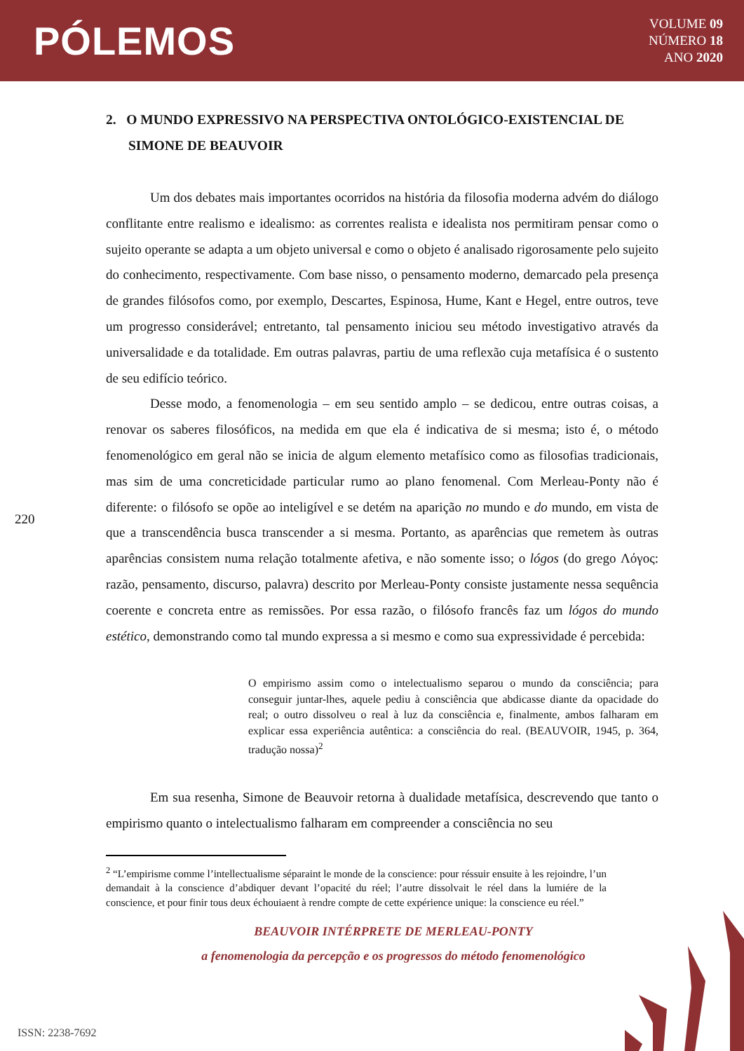PÓLEMOS
VOLUME 09
NÚMERO 18
ANO 2020
220
2. O MUNDO EXPRESSIVO NA PERSPECTIVA ONTOLÓGICO-EXISTENCIAL DE SIMONE DE BEAUVOIR
Um dos debates mais importantes ocorridos na história da filosofia moderna advém do diálogo conflitante entre realismo e idealismo: as correntes realista e idealista nos permitiram pensar como o sujeito operante se adapta a um objeto universal e como o objeto é analisado rigorosamente pelo sujeito do conhecimento, respectivamente. Com base nisso, o pensamento moderno, demarcado pela presença de grandes filósofos como, por exemplo, Descartes, Espinosa, Hume, Kant e Hegel, entre outros, teve um progresso considerável; entretanto, tal pensamento iniciou seu método investigativo através da universalidade e da totalidade. Em outras palavras, partiu de uma reflexão cuja metafísica é o sustento de seu edifício teórico.
Desse modo, a fenomenologia – em seu sentido amplo – se dedicou, entre outras coisas, a renovar os saberes filosóficos, na medida em que ela é indicativa de si mesma; isto é, o método fenomenológico em geral não se inicia de algum elemento metafísico como as filosofias tradicionais, mas sim de uma concreticidade particular rumo ao plano fenomenal. Com Merleau-Ponty não é diferente: o filósofo se opõe ao inteligível e se detém na aparição no mundo e do mundo, em vista de que a transcendência busca transcender a si mesma. Portanto, as aparências que remetem às outras aparências consistem numa relação totalmente afetiva, e não somente isso; o lógos (do grego Λόγος: razão, pensamento, discurso, palavra) descrito por Merleau-Ponty consiste justamente nessa sequência coerente e concreta entre as remissões. Por essa razão, o filósofo francês faz um lógos do mundo estético, demonstrando como tal mundo expressa a si mesmo e como sua expressividade é percebida:
O empirismo assim como o intelectualismo separou o mundo da consciência; para conseguir juntar-lhes, aquele pediu à consciência que abdicasse diante da opacidade do real; o outro dissolveu o real à luz da consciência e, finalmente, ambos falharam em explicar essa experiência autêntica: a consciência do real. (BEAUVOIR, 1945, p. 364, tradução nossa)<sup>2</sup>
Em sua resenha, Simone de Beauvoir retorna à dualidade metafísica, descrevendo que tanto o empirismo quanto o intelectualismo falharam em compreender a consciência no seu
<sup>2</sup> “L’empirisme comme l’intellectualisme séparaint le monde de la conscience: pour réssuir ensuite à les rejoindre, l’un demandait à la conscience d’abdiquer devant l’opacité du réel; l’autre dissolvait le réel dans la lumiére de la conscience, et pour finir tous deux échouiaent à rendre compte de cette expérience unique: la conscience eu réel.”
BEAUVOIR INTÉRPRETE DE MERLEAU-PONTY
a fenomenologia da percepção e os progressos do método fenomenológico
ISSN: 2238-7692